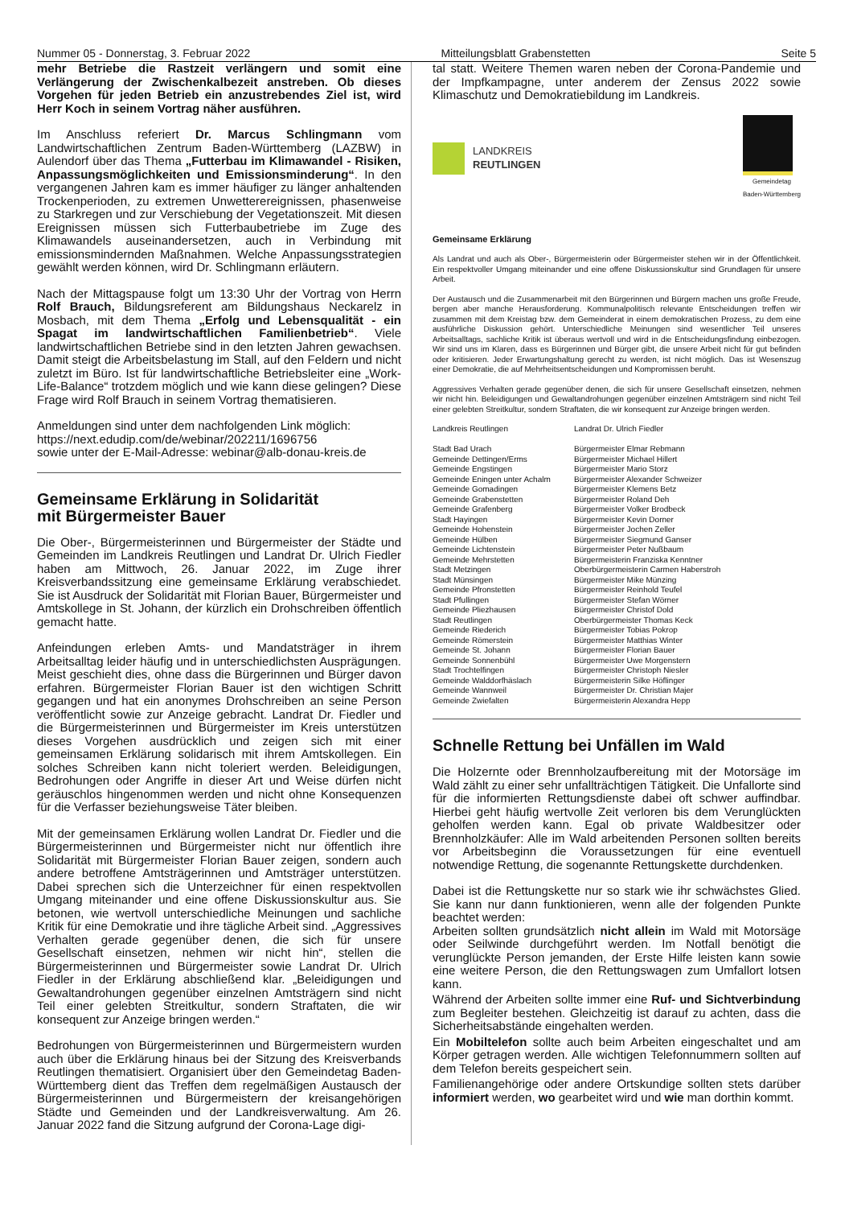Nummer 05 - Donnerstag, 3. Februar 2022 Mitteilungsblatt Grabenstetten Seite 5
mehr Betriebe die Rastzeit verlängern und somit eine Verlängerung der Zwischenkalbezeit anstreben. Ob dieses Vorgehen für jeden Betrieb ein anzustrebendes Ziel ist, wird Herr Koch in seinem Vortrag näher ausführen.
Im Anschluss referiert Dr. Marcus Schlingmann vom Landwirtschaftlichen Zentrum Baden-Württemberg (LAZBW) in Aulendorf über das Thema „Futterbau im Klimawandel - Risiken, Anpassungsmöglichkeiten und Emissionsminderung“. In den vergangenen Jahren kam es immer häufiger zu länger anhaltenden Trockenperioden, zu extremen Unwetterereignissen, phasenweise zu Starkregen und zur Verschiebung der Vegetationszeit. Mit diesen Ereignissen müssen sich Futterbaubetriebe im Zuge des Klimawandels auseinandersetzen, auch in Verbindung mit emissionsmindernden Maßnahmen. Welche Anpassungsstrategien gewählt werden können, wird Dr. Schlingmann erläutern.
Nach der Mittagspause folgt um 13:30 Uhr der Vortrag von Herrn Rolf Brauch, Bildungsreferent am Bildungshaus Neckarelz in Mosbach, mit dem Thema „Erfolg und Lebensqualität - ein Spagat im landwirtschaftlichen Familienbetrieb“. Viele landwirtschaftlichen Betriebe sind in den letzten Jahren gewachsen. Damit steigt die Arbeitsbelastung im Stall, auf den Feldern und nicht zuletzt im Büro. Ist für landwirtschaftliche Betriebsleiter eine „Work-Life-Balance“ trotzdem möglich und wie kann diese gelingen? Diese Frage wird Rolf Brauch in seinem Vortrag thematisieren.
Anmeldungen sind unter dem nachfolgenden Link möglich:
https://next.edudip.com/de/webinar/202211/1696756
sowie unter der E-Mail-Adresse: webinar@alb-donau-kreis.de
Gemeinsame Erklärung in Solidarität
mit Bürgermeister Bauer
Die Ober-, Bürgermeisterinnen und Bürgermeister der Städte und Gemeinden im Landkreis Reutlingen und Landrat Dr. Ulrich Fiedler haben am Mittwoch, 26. Januar 2022, im Zuge ihrer Kreisverbandssitzung eine gemeinsame Erklärung verabschiedet. Sie ist Ausdruck der Solidarität mit Florian Bauer, Bürgermeister und Amtskollege in St. Johann, der kürzlich ein Drohschreiben öffentlich gemacht hatte.
Anfeindungen erleben Amts- und Mandatsträger in ihrem Arbeitsalltag leider häufig und in unterschiedlichsten Ausprägungen. Meist geschieht dies, ohne dass die Bürgerinnen und Bürger davon erfahren. Bürgermeister Florian Bauer ist den wichtigen Schritt gegangen und hat ein anonymes Drohschreiben an seine Person veröffentlicht sowie zur Anzeige gebracht. Landrat Dr. Fiedler und die Bürgermeisterinnen und Bürgermeister im Kreis unterstützen dieses Vorgehen ausdrücklich und zeigen sich mit einer gemeinsamen Erklärung solidarisch mit ihrem Amtskollegen. Ein solches Schreiben kann nicht toleriert werden. Beleidigungen, Bedrohungen oder Angriffe in dieser Art und Weise dürfen nicht geräuschlos hingenommen werden und nicht ohne Konsequenzen für die Verfasser beziehungsweise Täter bleiben.
Mit der gemeinsamen Erklärung wollen Landrat Dr. Fiedler und die Bürgermeisterinnen und Bürgermeister nicht nur öffentlich ihre Solidarität mit Bürgermeister Florian Bauer zeigen, sondern auch andere betroffene Amtsträgerinnen und Amtsträger unterstützen. Dabei sprechen sich die Unterzeichner für einen respektvollen Umgang miteinander und eine offene Diskussionskultur aus. Sie betonen, wie wertvoll unterschiedliche Meinungen und sachliche Kritik für eine Demokratie und ihre tägliche Arbeit sind. „Aggressives Verhalten gerade gegenüber denen, die sich für unsere Gesellschaft einsetzen, nehmen wir nicht hin“, stellen die Bürgermeisterinnen und Bürgermeister sowie Landrat Dr. Ulrich Fiedler in der Erklärung abschließend klar. „Beleidigungen und Gewaltandrohungen gegenüber einzelnen Amtsträgern sind nicht Teil einer gelebten Streitkultur, sondern Straftaten, die wir konsequent zur Anzeige bringen werden.“
Bedrohungen von Bürgermeisterinnen und Bürgermeistern wurden auch über die Erklärung hinaus bei der Sitzung des Kreisverbands Reutlingen thematisiert. Organisiert über den Gemeindetag Baden-Württemberg dient das Treffen dem regelmäßigen Austausch der Bürgermeisterinnen und Bürgermeistern der kreisangehörigen Städte und Gemeinden und der Landkreisverwaltung. Am 26. Januar 2022 fand die Sitzung aufgrund der Corona-Lage digi-
tal statt. Weitere Themen waren neben der Corona-Pandemie und der Impfkampagne, unter anderem der Zensus 2022 sowie Klimaschutz und Demokratiebildung im Landkreis.
LANDKREIS
REUTLINGEN
Gemeindetag
Baden-Württemberg
Gemeinsame Erklärung
Als Landrat und auch als Ober-, Bürgermeisterin oder Bürgermeister stehen wir in der Öffentlichkeit. Ein respektvoller Umgang miteinander und eine offene Diskussionskultur sind Grundlagen für unsere Arbeit.
Der Austausch und die Zusammenarbeit mit den Bürgerinnen und Bürgern machen uns große Freude, bergen aber manche Herausforderung. Kommunalpolitisch relevante Entscheidungen treffen wir zusammen mit dem Kreistag bzw. dem Gemeinderat in einem demokratischen Prozess, zu dem eine ausführliche Diskussion gehört. Unterschiedliche Meinungen sind wesentlicher Teil unseres Arbeitsalltags, sachliche Kritik ist überaus wertvoll und wird in die Entscheidungsfindung einbezogen. Wir sind uns im Klaren, dass es Bürgerinnen und Bürger gibt, die unsere Arbeit nicht für gut befinden oder kritisieren. Jeder Erwartungshaltung gerecht zu werden, ist nicht möglich. Das ist Wesenszug einer Demokratie, die auf Mehrheitsentscheidungen und Kompromissen beruht.
Aggressives Verhalten gerade gegenüber denen, die sich für unsere Gesellschaft einsetzen, nehmen wir nicht hin. Beleidigungen und Gewaltandrohungen gegenüber einzelnen Amtsträgern sind nicht Teil einer gelebten Streitkultur, sondern Straftaten, die wir konsequent zur Anzeige bringen werden.
| Landkreis Reutlingen | Landrat Dr. Ulrich Fiedler |
| Stadt Bad Urach | Bürgermeister Elmar Rebmann |
| Gemeinde Dettingen/Erms | Bürgermeister Michael Hillert |
| Gemeinde Engstingen | Bürgermeister Mario Storz |
| Gemeinde Eningen unter Achalm | Bürgermeister Alexander Schweizer |
| Gemeinde Gomadingen | Bürgermeister Klemens Betz |
| Gemeinde Grabenstetten | Bürgermeister Roland Deh |
| Gemeinde Grafenberg | Bürgermeister Volker Brodbeck |
| Stadt Hayingen | Bürgermeister Kevin Dorner |
| Gemeinde Hohenstein | Bürgermeister Jochen Zeller |
| Gemeinde Hülben | Bürgermeister Siegmund Ganser |
| Gemeinde Lichtenstein | Bürgermeister Peter Nußbaum |
| Gemeinde Mehrstetten | Bürgermeisterin Franziska Kenntner |
| Stadt Metzingen | Oberbürgermeisterin Carmen Haberstroh |
| Stadt Münsingen | Bürgermeister Mike Münzing |
| Gemeinde Pfronstetten | Bürgermeister Reinhold Teufel |
| Stadt Pfullingen | Bürgermeister Stefan Wörner |
| Gemeinde Pliezhausen | Bürgermeister Christof Dold |
| Stadt Reutlingen | Oberbürgermeister Thomas Keck |
| Gemeinde Riederich | Bürgermeister Tobias Pokrop |
| Gemeinde Römerstein | Bürgermeister Matthias Winter |
| Gemeinde St. Johann | Bürgermeister Florian Bauer |
| Gemeinde Sonnenbühl | Bürgermeister Uwe Morgenstern |
| Stadt Trochtelfingen | Bürgermeister Christoph Niesler |
| Gemeinde Walddorfhäslach | Bürgermeisterin Silke Höflinger |
| Gemeinde Wannweil | Bürgermeister Dr. Christian Majer |
| Gemeinde Zwiefalten | Bürgermeisterin Alexandra Hepp |
Schnelle Rettung bei Unfällen im Wald
Die Holzernte oder Brennholzaufbereitung mit der Motorsäge im Wald zählt zu einer sehr unfallträchtigen Tätigkeit. Die Unfallorte sind für die informierten Rettungsdienste dabei oft schwer auffindbar. Hierbei geht häufig wertvolle Zeit verloren bis dem Verunglückten geholfen werden kann. Egal ob private Waldbesitzer oder Brennholzkäufer: Alle im Wald arbeitenden Personen sollten bereits vor Arbeitsbeginn die Voraussetzungen für eine eventuell notwendige Rettung, die sogenannte Rettungskette durchdenken.
Dabei ist die Rettungskette nur so stark wie ihr schwächstes Glied. Sie kann nur dann funktionieren, wenn alle der folgenden Punkte beachtet werden:
Arbeiten sollten grundsätzlich nicht allein im Wald mit Motorsäge oder Seilwinde durchgeführt werden. Im Notfall benötigt die verunglückte Person jemanden, der Erste Hilfe leisten kann sowie eine weitere Person, die den Rettungswagen zum Umfallort lotsen kann.
Während der Arbeiten sollte immer eine Ruf- und Sichtverbindung zum Begleiter bestehen. Gleichzeitig ist darauf zu achten, dass die Sicherheitsabstände eingehalten werden.
Ein Mobiltelefon sollte auch beim Arbeiten eingeschaltet und am Körper getragen werden. Alle wichtigen Telefonnummern sollten auf dem Telefon bereits gespeichert sein.
Familienangehörige oder andere Ortskundige sollten stets darüber informiert werden, wo gearbeitet wird und wie man dorthin kommt.